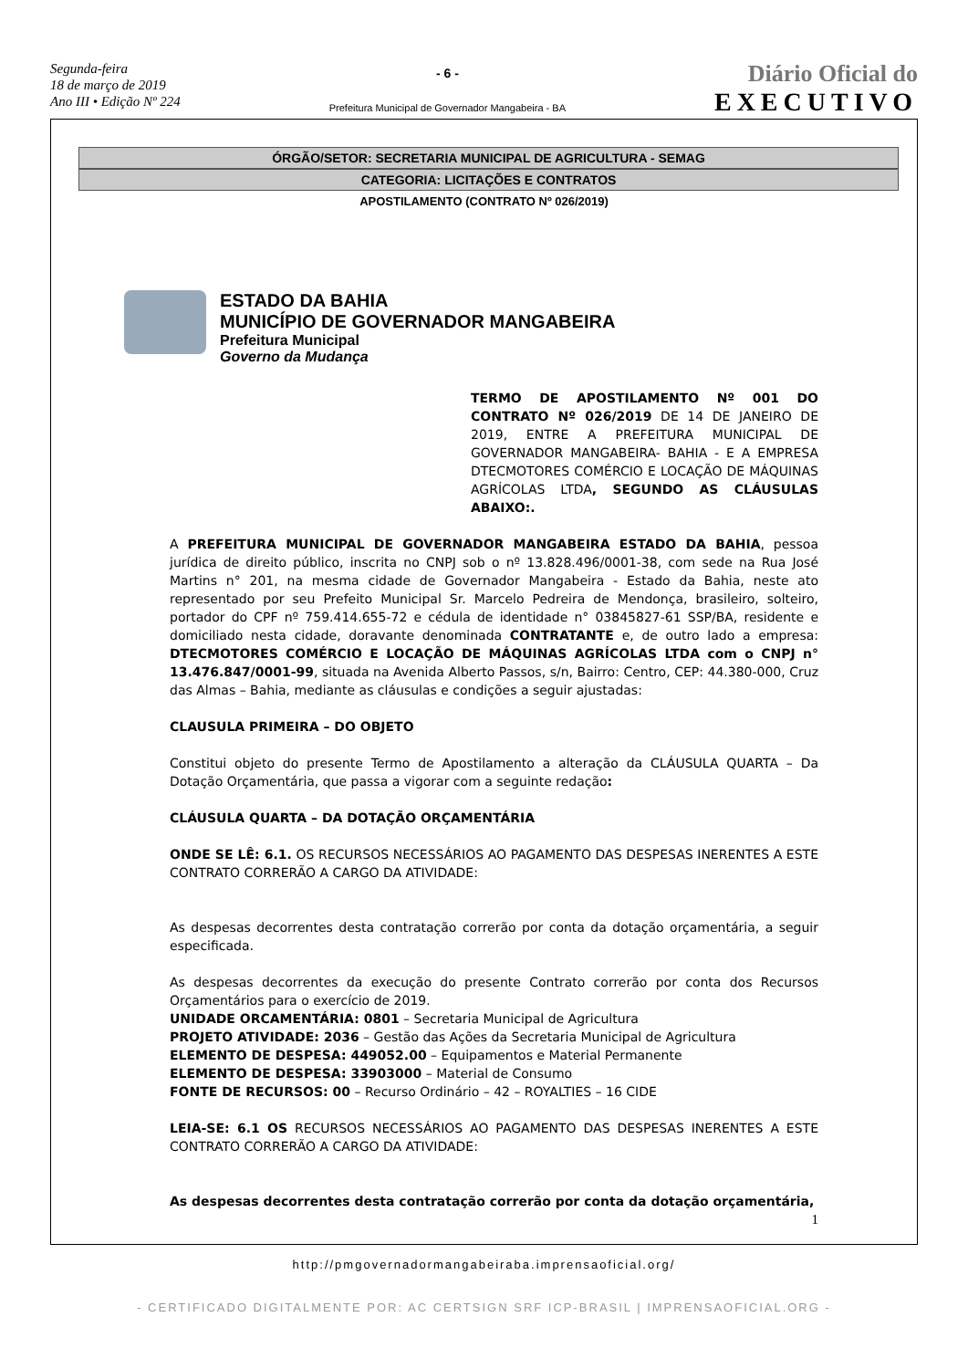Segunda-feira
18 de março de 2019
Ano III • Edição Nº 224
- 6 -
Prefeitura Municipal de Governador Mangabeira - BA
Diário Oficial do
EXECUTIVO
ÓRGÃO/SETOR: SECRETARIA MUNICIPAL DE AGRICULTURA - SEMAG
CATEGORIA: LICITAÇÕES E CONTRATOS
APOSTILAMENTO (CONTRATO Nº 026/2019)
ESTADO DA BAHIA
MUNICÍPIO DE GOVERNADOR MANGABEIRA
Prefeitura Municipal
Governo da Mudança
TERMO DE APOSTILAMENTO Nº 001 DO CONTRATO Nº 026/2019 DE 14 DE JANEIRO DE 2019, ENTRE A PREFEITURA MUNICIPAL DE GOVERNADOR MANGABEIRA- BAHIA - E A EMPRESA DTECMOTORES COMÉRCIO E LOCAÇÃO DE MÁQUINAS AGRÍCOLAS LTDA, SEGUNDO AS CLÁUSULAS ABAIXO:.
A PREFEITURA MUNICIPAL DE GOVERNADOR MANGABEIRA ESTADO DA BAHIA, pessoa jurídica de direito público, inscrita no CNPJ sob o nº 13.828.496/0001-38, com sede na Rua José Martins n° 201, na mesma cidade de Governador Mangabeira - Estado da Bahia, neste ato representado por seu Prefeito Municipal Sr. Marcelo Pedreira de Mendonça, brasileiro, solteiro, portador do CPF nº 759.414.655-72 e cédula de identidade n° 03845827-61 SSP/BA, residente e domiciliado nesta cidade, doravante denominada CONTRATANTE e, de outro lado a empresa: DTECMOTORES COMÉRCIO E LOCAÇÃO DE MÁQUINAS AGRÍCOLAS LTDA com o CNPJ n° 13.476.847/0001-99, situada na Avenida Alberto Passos, s/n, Bairro: Centro, CEP: 44.380-000, Cruz das Almas – Bahia, mediante as cláusulas e condições a seguir ajustadas:
CLAUSULA PRIMEIRA – DO OBJETO
Constitui objeto do presente Termo de Apostilamento a alteração da CLÁUSULA QUARTA – Da Dotação Orçamentária, que passa a vigorar com a seguinte redação:
CLÁUSULA QUARTA – DA DOTAÇÃO ORÇAMENTÁRIA
ONDE SE LÊ: 6.1. OS RECURSOS NECESSÁRIOS AO PAGAMENTO DAS DESPESAS INERENTES A ESTE CONTRATO CORRERÃO A CARGO DA ATIVIDADE:
As despesas decorrentes desta contratação correrão por conta da dotação orçamentária, a seguir especificada.
As despesas decorrentes da execução do presente Contrato correrão por conta dos Recursos Orçamentários para o exercício de 2019.
UNIDADE ORCAMENTÁRIA: 0801 – Secretaria Municipal de Agricultura
PROJETO ATIVIDADE: 2036 – Gestão das Ações da Secretaria Municipal de Agricultura
ELEMENTO DE DESPESA: 449052.00 – Equipamentos e Material Permanente
ELEMENTO DE DESPESA: 33903000 – Material de Consumo
FONTE DE RECURSOS: 00 – Recurso Ordinário – 42 – ROYALTIES – 16 CIDE
LEIA-SE: 6.1 OS RECURSOS NECESSÁRIOS AO PAGAMENTO DAS DESPESAS INERENTES A ESTE CONTRATO CORRERÃO A CARGO DA ATIVIDADE:
As despesas decorrentes desta contratação correrão por conta da dotação orçamentária,
1
http://pmgovernadormangabeiraba.imprensaoficial.org/
- CERTIFICADO DIGITALMENTE POR: AC CERTSIGN SRF ICP-BRASIL | IMPRENSAOFICIAL.ORG -